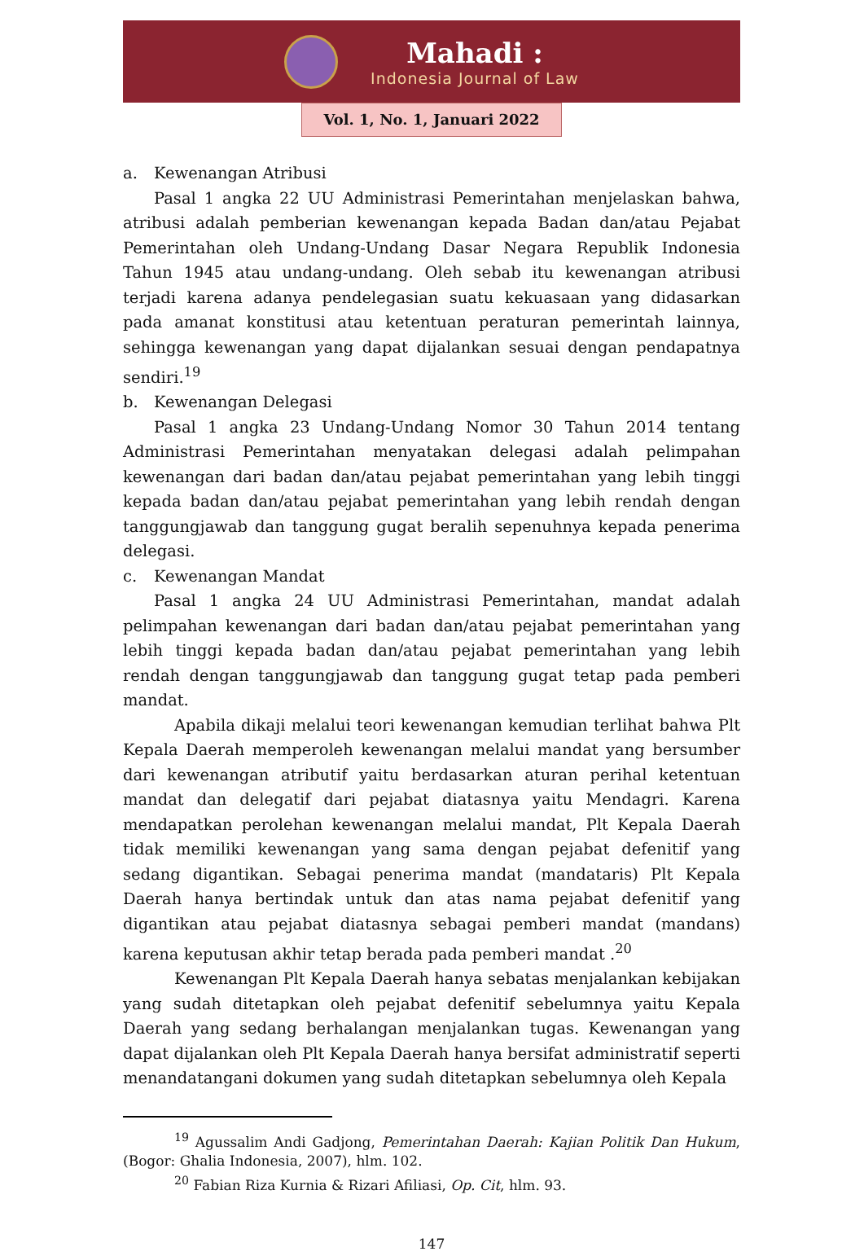Mahadi :
Indonesia Journal of Law
Vol. 1, No. 1, Januari 2022
a. Kewenangan Atribusi
Pasal 1 angka 22 UU Administrasi Pemerintahan menjelaskan bahwa, atribusi adalah pemberian kewenangan kepada Badan dan/atau Pejabat Pemerintahan oleh Undang-Undang Dasar Negara Republik Indonesia Tahun 1945 atau undang-undang. Oleh sebab itu kewenangan atribusi terjadi karena adanya pendelegasian suatu kekuasaan yang didasarkan pada amanat konstitusi atau ketentuan peraturan pemerintah lainnya, sehingga kewenangan yang dapat dijalankan sesuai dengan pendapatnya sendiri.<sup>19</sup>
b. Kewenangan Delegasi
Pasal 1 angka 23 Undang-Undang Nomor 30 Tahun 2014 tentang Administrasi Pemerintahan menyatakan delegasi adalah pelimpahan kewenangan dari badan dan/atau pejabat pemerintahan yang lebih tinggi kepada badan dan/atau pejabat pemerintahan yang lebih rendah dengan tanggungjawab dan tanggung gugat beralih sepenuhnya kepada penerima delegasi.
c. Kewenangan Mandat
Pasal 1 angka 24 UU Administrasi Pemerintahan, mandat adalah pelimpahan kewenangan dari badan dan/atau pejabat pemerintahan yang lebih tinggi kepada badan dan/atau pejabat pemerintahan yang lebih rendah dengan tanggungjawab dan tanggung gugat tetap pada pemberi mandat.
Apabila dikaji melalui teori kewenangan kemudian terlihat bahwa Plt Kepala Daerah memperoleh kewenangan melalui mandat yang bersumber dari kewenangan atributif yaitu berdasarkan aturan perihal ketentuan mandat dan delegatif dari pejabat diatasnya yaitu Mendagri. Karena mendapatkan perolehan kewenangan melalui mandat, Plt Kepala Daerah tidak memiliki kewenangan yang sama dengan pejabat defenitif yang sedang digantikan. Sebagai penerima mandat (mandataris) Plt Kepala Daerah hanya bertindak untuk dan atas nama pejabat defenitif yang digantikan atau pejabat diatasnya sebagai pemberi mandat (mandans) karena keputusan akhir tetap berada pada pemberi mandat .<sup>20</sup>
Kewenangan Plt Kepala Daerah hanya sebatas menjalankan kebijakan yang sudah ditetapkan oleh pejabat defenitif sebelumnya yaitu Kepala Daerah yang sedang berhalangan menjalankan tugas. Kewenangan yang dapat dijalankan oleh Plt Kepala Daerah hanya bersifat administratif seperti menandatangani dokumen yang sudah ditetapkan sebelumnya oleh Kepala
<sup>19</sup> Agussalim Andi Gadjong, Pemerintahan Daerah: Kajian Politik Dan Hukum, (Bogor: Ghalia Indonesia, 2007), hlm. 102.
<sup>20</sup> Fabian Riza Kurnia & Rizari Afiliasi, Op. Cit, hlm. 93.
147